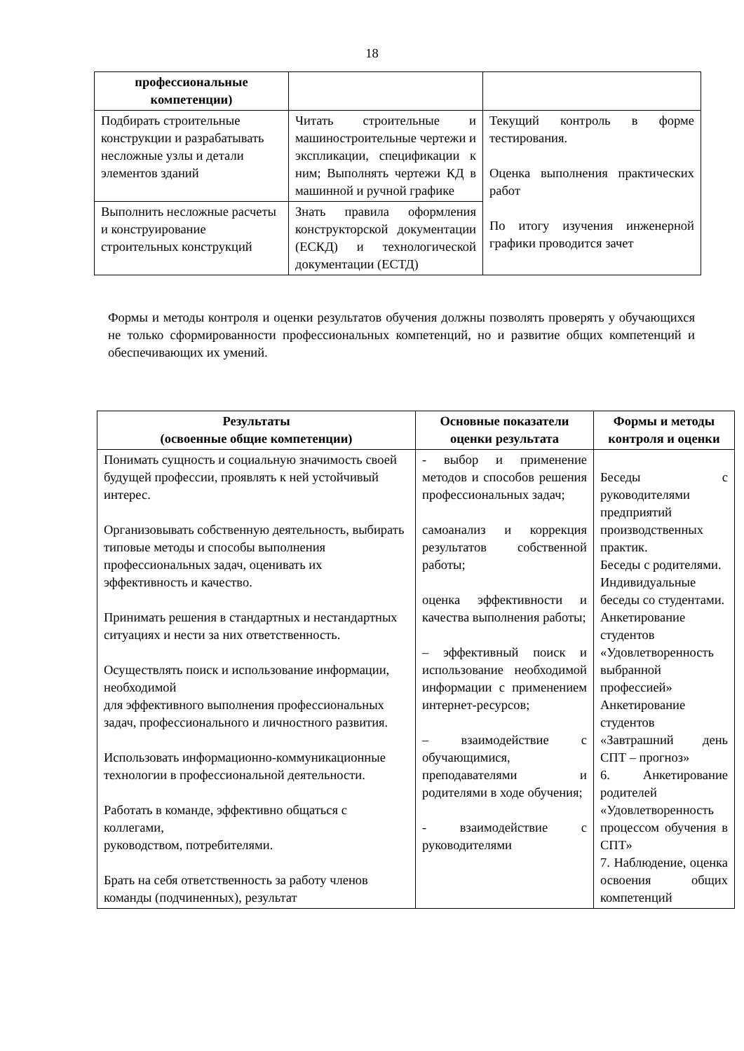18
| профессиональные компетенции) | | |
| Подбирать строительные конструкции и разрабатывать несложные узлы и детали элементов зданий | Читать строительные и машиностроительные чертежи и экспликации, спецификации к ним; Выполнять чертежи КД в машинной и ручной графике | Текущий контроль в форме тестирования. Оценка выполнения практических работ По итогу изучения инженерной графики проводится зачет |
| Выполнить несложные расчеты и конструирование строительных конструкций | Знать правила оформления конструкторской документации (ЕСКД) и технологической документации (ЕСТД) | |
Формы и методы контроля и оценки результатов обучения должны позволять проверять у обучающихся не только сформированности профессиональных компетенций, но и развитие общих компетенций и обеспечивающих их умений.
| Результаты (освоенные общие компетенции) | Основные показатели оценки результата | Формы и методы контроля и оценки |
| --- | --- | --- |
| Понимать сущность и социальную значимость своей будущей профессии, проявлять к ней устойчивый интерес. Организовывать собственную деятельность, выбирать типовые методы и способы выполнения профессиональных задач, оценивать их эффективность и качество. Принимать решения в стандартных и нестандартных ситуациях и нести за них ответственность. Осуществлять поиск и использование информации, необходимой для эффективного выполнения профессиональных задач, профессионального и личностного развития. Использовать информационно-коммуникационные технологии в профессиональной деятельности. Работать в команде, эффективно общаться с коллегами, руководством, потребителями. Брать на себя ответственность за работу членов команды (подчиненных), результат | - выбор и применение методов и способов решения профессиональных задач; самоанализ и коррекция результатов собственной работы; оценка эффективности и качества выполнения работы; – эффективный поиск и использование необходимой информации с применением интернет-ресурсов; – взаимодействие с обучающимися, преподавателями и родителями в ходе обучения; - взаимодействие с руководителями | Беседы с руководителями предприятий производственных практик. Беседы с родителями. Индивидуальные беседы со студентами. Анкетирование студентов «Удовлетворенность выбранной профессией» Анкетирование студентов «Завтрашний день СПТ – прогноз» 6. Анкетирование родителей «Удовлетворенность процессом обучения в СПТ» 7. Наблюдение, оценка освоения общих компетенций |